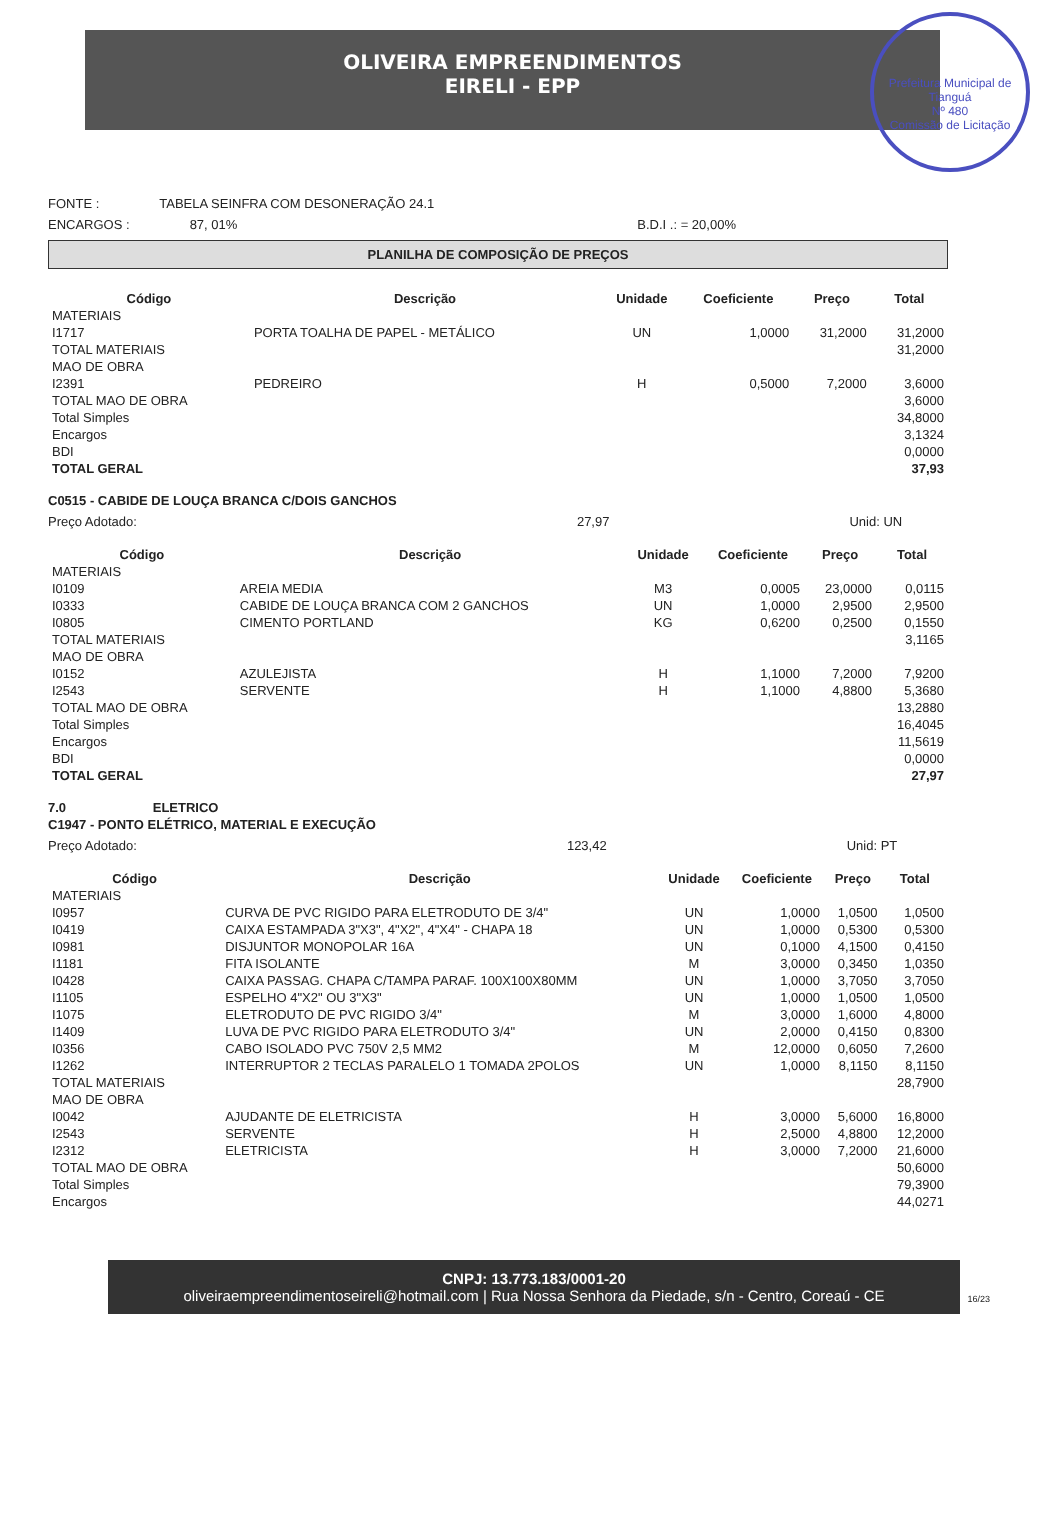Prefeitura Municipal de Tianguá
Nº 480
Comissão de Licitação
OLIVEIRA EMPREENDIMENTOS
EIRELI - EPP
FONTE : TABELA SEINFRA COM DESONERAÇÃO 24.1
ENCARGOS : 87, 01% B.D.I .: = 20,00%
PLANILHA DE COMPOSIÇÃO DE PREÇOS
| Código | Descrição | Unidade | Coeficiente | Preço | Total |
| --- | --- | --- | --- | --- | --- |
| MATERIAIS | | | | | |
| I1717 | PORTA TOALHA DE PAPEL - METÁLICO | UN | 1,0000 | 31,2000 | 31,2000 |
| TOTAL MATERIAIS | | | | | 31,2000 |
| MAO DE OBRA | | | | | |
| I2391 | PEDREIRO | H | 0,5000 | 7,2000 | 3,6000 |
| TOTAL MAO DE OBRA | | | | | 3,6000 |
| Total Simples | | | | | 34,8000 |
| Encargos | | | | | 3,1324 |
| BDI | | | | | 0,0000 |
| TOTAL GERAL | | | | | 37,93 |
C0515 - CABIDE DE LOUÇA BRANCA C/DOIS GANCHOS
Preço Adotado: 27,97 Unid: UN
| Código | Descrição | Unidade | Coeficiente | Preço | Total |
| --- | --- | --- | --- | --- | --- |
| MATERIAIS | | | | | |
| I0109 | AREIA MEDIA | M3 | 0,0005 | 23,0000 | 0,0115 |
| I0333 | CABIDE DE LOUÇA BRANCA COM 2 GANCHOS | UN | 1,0000 | 2,9500 | 2,9500 |
| I0805 | CIMENTO PORTLAND | KG | 0,6200 | 0,2500 | 0,1550 |
| TOTAL MATERIAIS | | | | | 3,1165 |
| MAO DE OBRA | | | | | |
| I0152 | AZULEJISTA | H | 1,1000 | 7,2000 | 7,9200 |
| I2543 | SERVENTE | H | 1,1000 | 4,8800 | 5,3680 |
| TOTAL MAO DE OBRA | | | | | 13,2880 |
| Total Simples | | | | | 16,4045 |
| Encargos | | | | | 11,5619 |
| BDI | | | | | 0,0000 |
| TOTAL GERAL | | | | | 27,97 |
7.0 ELETRICO
C1947 - PONTO ELÉTRICO, MATERIAL E EXECUÇÃO
Preço Adotado: 123,42 Unid: PT
| Código | Descrição | Unidade | Coeficiente | Preço | Total |
| --- | --- | --- | --- | --- | --- |
| MATERIAIS | | | | | |
| I0957 | CURVA DE PVC RIGIDO PARA ELETRODUTO DE 3/4" | UN | 1,0000 | 1,0500 | 1,0500 |
| I0419 | CAIXA ESTAMPADA 3"X3", 4"X2", 4"X4" - CHAPA 18 | UN | 1,0000 | 0,5300 | 0,5300 |
| I0981 | DISJUNTOR MONOPOLAR 16A | UN | 0,1000 | 4,1500 | 0,4150 |
| I1181 | FITA ISOLANTE | M | 3,0000 | 0,3450 | 1,0350 |
| I0428 | CAIXA PASSAG. CHAPA C/TAMPA PARAF. 100X100X80MM | UN | 1,0000 | 3,7050 | 3,7050 |
| I1105 | ESPELHO 4"X2" OU 3"X3" | UN | 1,0000 | 1,0500 | 1,0500 |
| I1075 | ELETRODUTO DE PVC RIGIDO 3/4" | M | 3,0000 | 1,6000 | 4,8000 |
| I1409 | LUVA DE PVC RIGIDO PARA ELETRODUTO 3/4" | UN | 2,0000 | 0,4150 | 0,8300 |
| I0356 | CABO ISOLADO PVC 750V 2,5 MM2 | M | 12,0000 | 0,6050 | 7,2600 |
| I1262 | INTERRUPTOR 2 TECLAS PARALELO 1 TOMADA 2POLOS | UN | 1,0000 | 8,1150 | 8,1150 |
| TOTAL MATERIAIS | | | | | 28,7900 |
| MAO DE OBRA | | | | | |
| I0042 | AJUDANTE DE ELETRICISTA | H | 3,0000 | 5,6000 | 16,8000 |
| I2543 | SERVENTE | H | 2,5000 | 4,8800 | 12,2000 |
| I2312 | ELETRICISTA | H | 3,0000 | 7,2000 | 21,6000 |
| TOTAL MAO DE OBRA | | | | | 50,6000 |
| Total Simples | | | | | 79,3900 |
| Encargos | | | | | 44,0271 |
CNPJ: 13.773.183/0001-20
oliveiraempreendimentoseireli@hotmail.com | Rua Nossa Senhora da Piedade, s/n - Centro, Coreaú - CE
16/23